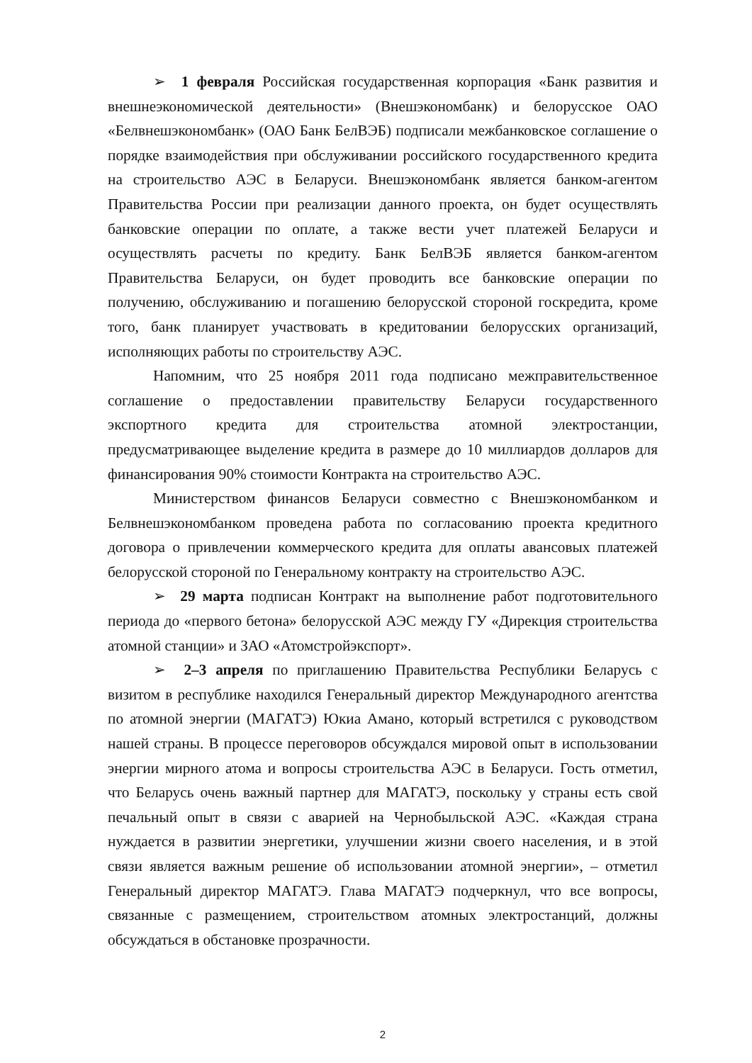➢ 1 февраля Российская государственная корпорация «Банк развития и внешнеэкономической деятельности» (Внешэкономбанк) и белорусское ОАО «Белвнешэкономбанк» (ОАО Банк БелВЭБ) подписали межбанковское соглашение о порядке взаимодействия при обслуживании российского государственного кредита на строительство АЭС в Беларуси. Внешэкономбанк является банком-агентом Правительства России при реализации данного проекта, он будет осуществлять банковские операции по оплате, а также вести учет платежей Беларуси и осуществлять расчеты по кредиту. Банк БелВЭБ является банком-агентом Правительства Беларуси, он будет проводить все банковские операции по получению, обслуживанию и погашению белорусской стороной госкредита, кроме того, банк планирует участвовать в кредитовании белорусских организаций, исполняющих работы по строительству АЭС.
Напомним, что 25 ноября 2011 года подписано межправительственное соглашение о предоставлении правительству Беларуси государственного экспортного кредита для строительства атомной электростанции, предусматривающее выделение кредита в размере до 10 миллиардов долларов для финансирования 90% стоимости Контракта на строительство АЭС.
Министерством финансов Беларуси совместно с Внешэкономбанком и Белвнешэкономбанком проведена работа по согласованию проекта кредитного договора о привлечении коммерческого кредита для оплаты авансовых платежей белорусской стороной по Генеральному контракту на строительство АЭС.
➢ 29 марта подписан Контракт на выполнение работ подготовительного периода до «первого бетона» белорусской АЭС между ГУ «Дирекция строительства атомной станции» и ЗАО «Атомстройэкспорт».
➢ 2–3 апреля по приглашению Правительства Республики Беларусь с визитом в республике находился Генеральный директор Международного агентства по атомной энергии (МАГАТЭ) Юкиа Амано, который встретился с руководством нашей страны. В процессе переговоров обсуждался мировой опыт в использовании энергии мирного атома и вопросы строительства АЭС в Беларуси. Гость отметил, что Беларусь очень важный партнер для МАГАТЭ, поскольку у страны есть свой печальный опыт в связи с аварией на Чернобыльской АЭС. «Каждая страна нуждается в развитии энергетики, улучшении жизни своего населения, и в этой связи является важным решение об использовании атомной энергии», – отметил Генеральный директор МАГАТЭ. Глава МАГАТЭ подчеркнул, что все вопросы, связанные с размещением, строительством атомных электростанций, должны обсуждаться в обстановке прозрачности.
2